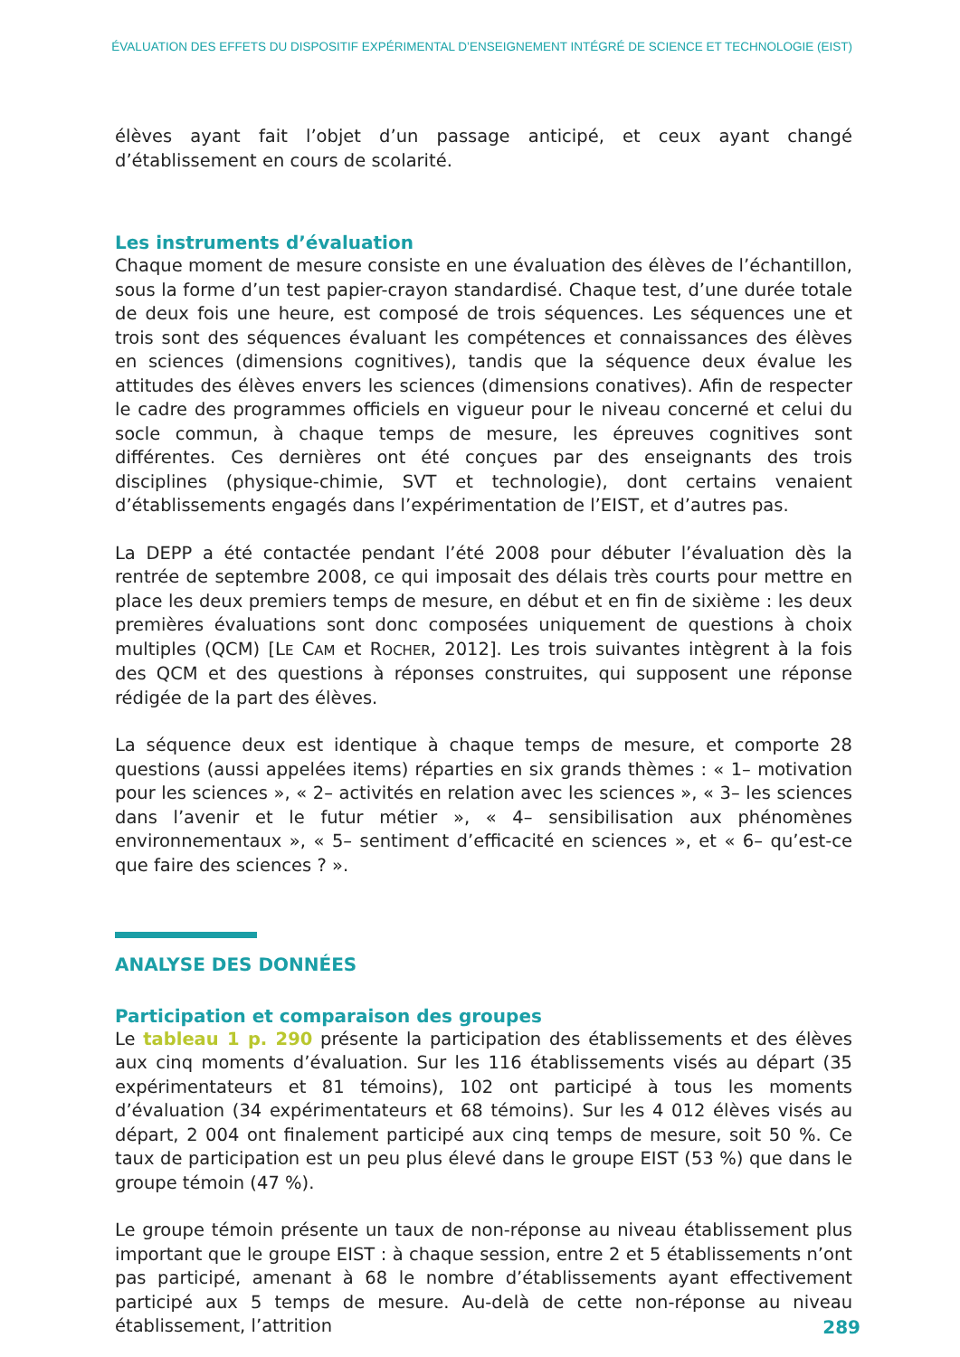ÉVALUATION DES EFFETS DU DISPOSITIF EXPÉRIMENTAL D’ENSEIGNEMENT INTÉGRÉ DE SCIENCE ET TECHNOLOGIE (EIST)
élèves ayant fait l’objet d’un passage anticipé, et ceux ayant changé d’établissement en cours de scolarité.
Les instruments d’évaluation
Chaque moment de mesure consiste en une évaluation des élèves de l’échantillon, sous la forme d’un test papier-crayon standardisé. Chaque test, d’une durée totale de deux fois une heure, est composé de trois séquences. Les séquences une et trois sont des séquences évaluant les compétences et connaissances des élèves en sciences (dimensions cognitives), tandis que la séquence deux évalue les attitudes des élèves envers les sciences (dimensions conatives). Afin de respecter le cadre des programmes officiels en vigueur pour le niveau concerné et celui du socle commun, à chaque temps de mesure, les épreuves cognitives sont différentes. Ces dernières ont été conçues par des enseignants des trois disciplines (physique-chimie, SVT et technologie), dont certains venaient d’établissements engagés dans l’expérimentation de l’EIST, et d’autres pas.
La DEPP a été contactée pendant l’été 2008 pour débuter l’évaluation dès la rentrée de septembre 2008, ce qui imposait des délais très courts pour mettre en place les deux premiers temps de mesure, en début et en fin de sixième : les deux premières évaluations sont donc composées uniquement de questions à choix multiples (QCM) [LE CAM et ROCHER, 2012]. Les trois suivantes intègrent à la fois des QCM et des questions à réponses construites, qui supposent une réponse rédigée de la part des élèves.
La séquence deux est identique à chaque temps de mesure, et comporte 28 questions (aussi appelées items) réparties en six grands thèmes : « 1– motivation pour les sciences », « 2– activités en relation avec les sciences », « 3– les sciences dans l’avenir et le futur métier », « 4– sensibilisation aux phénomènes environnementaux », « 5– sentiment d’efficacité en sciences », et « 6– qu’est-ce que faire des sciences ? ».
ANALYSE DES DONNÉES
Participation et comparaison des groupes
Le tableau 1 p. 290 présente la participation des établissements et des élèves aux cinq moments d’évaluation. Sur les 116 établissements visés au départ (35 expérimentateurs et 81 témoins), 102 ont participé à tous les moments d’évaluation (34 expérimentateurs et 68 témoins). Sur les 4 012 élèves visés au départ, 2 004 ont finalement participé aux cinq temps de mesure, soit 50 %. Ce taux de participation est un peu plus élevé dans le groupe EIST (53 %) que dans le groupe témoin (47 %).
Le groupe témoin présente un taux de non-réponse au niveau établissement plus important que le groupe EIST : à chaque session, entre 2 et 5 établissements n’ont pas participé, amenant à 68 le nombre d’établissements ayant effectivement participé aux 5 temps de mesure. Au-delà de cette non-réponse au niveau établissement, l’attrition
289